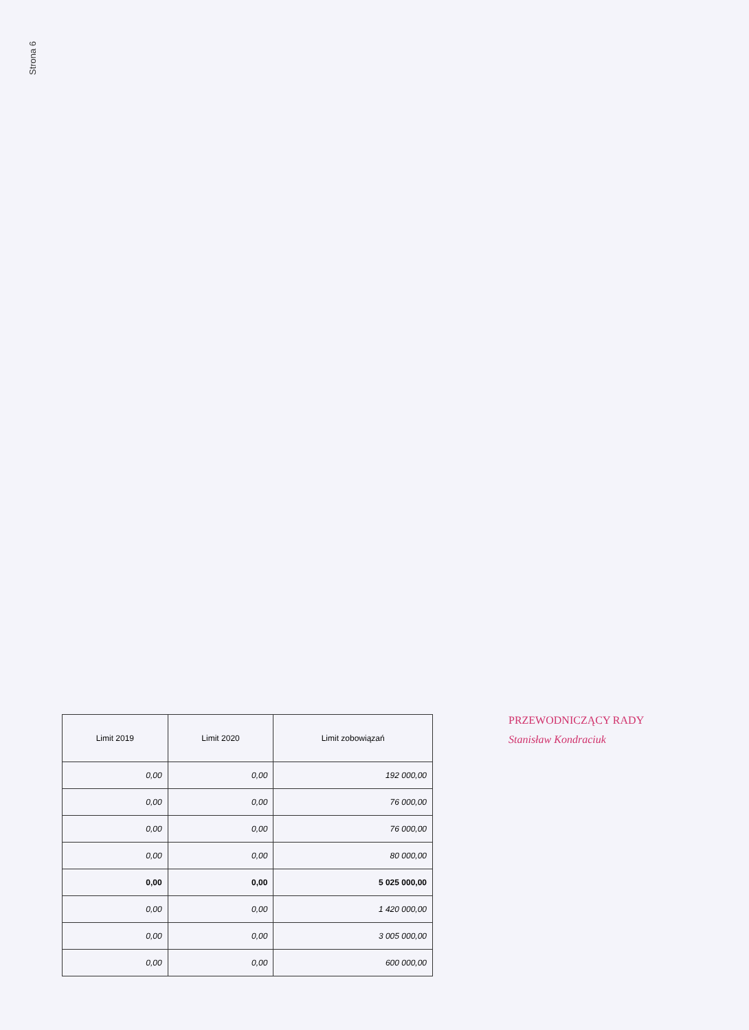Strona 6
| Limit 2019 | Limit 2020 | Limit zobowiązań |
| --- | --- | --- |
| 0,00 | 0,00 | 192 000,00 |
| 0,00 | 0,00 | 76 000,00 |
| 0,00 | 0,00 | 76 000,00 |
| 0,00 | 0,00 | 80 000,00 |
| 0,00 | 0,00 | 5 025 000,00 |
| 0,00 | 0,00 | 1 420 000,00 |
| 0,00 | 0,00 | 3 005 000,00 |
| 0,00 | 0,00 | 600 000,00 |
PRZEWODNICZĄCY RADY
Stanisław Kondraciuk